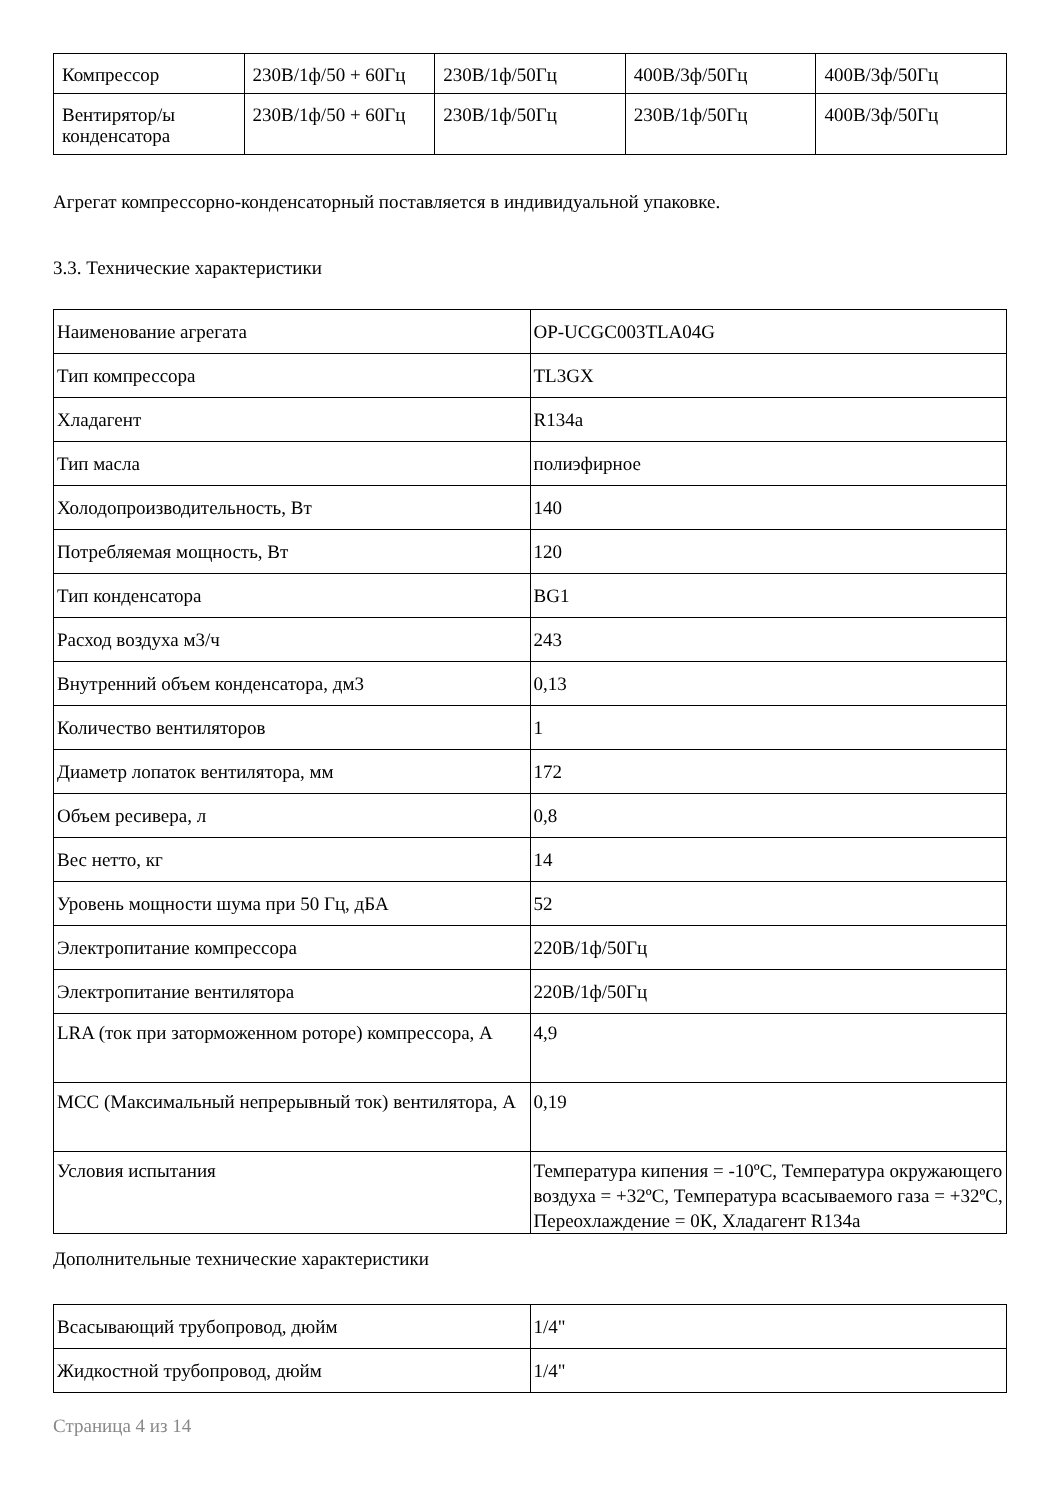| Компрессор | 230В/1ф/50 + 60Гц | 230В/1ф/50Гц | 400В/3ф/50Гц | 400В/3ф/50Гц |
| Вентирятор/ы конденсатора | 230В/1ф/50 + 60Гц | 230В/1ф/50Гц | 230В/1ф/50Гц | 400В/3ф/50Гц |
Агрегат компрессорно-конденсаторный поставляется в индивидуальной упаковке.
3.3. Технические характеристики
| Наименование агрегата | OP-UCGC003TLA04G |
| Тип компрессора | TL3GX |
| Хладагент | R134a |
| Тип масла | полиэфирное |
| Холодопроизводительность, Вт | 140 |
| Потребляемая мощность, Вт | 120 |
| Тип конденсатора | BG1 |
| Расход воздуха м3/ч | 243 |
| Внутренний объем конденсатора, дм3 | 0,13 |
| Количество вентиляторов | 1 |
| Диаметр лопаток вентилятора, мм | 172 |
| Объем ресивера, л | 0,8 |
| Вес нетто, кг | 14 |
| Уровень мощности шума при 50 Гц, дБА | 52 |
| Электропитание компрессора | 220В/1ф/50Гц |
| Электропитание вентилятора | 220В/1ф/50Гц |
| LRA (ток при заторможенном роторе) компрессора, А | 4,9 |
| MCC (Максимальный непрерывный ток) вентилятора, А | 0,19 |
| Условия испытания | Температура кипения = -10ºС, Температура окружающего воздуха = +32ºС, Температура всасываемого газа = +32ºС, Переохлаждение = 0К, Хладагент R134a |
Дополнительные технические характеристики
| Всасывающий трубопровод, дюйм | 1/4" |
| Жидкостной трубопровод, дюйм | 1/4" |
Страница 4 из 14